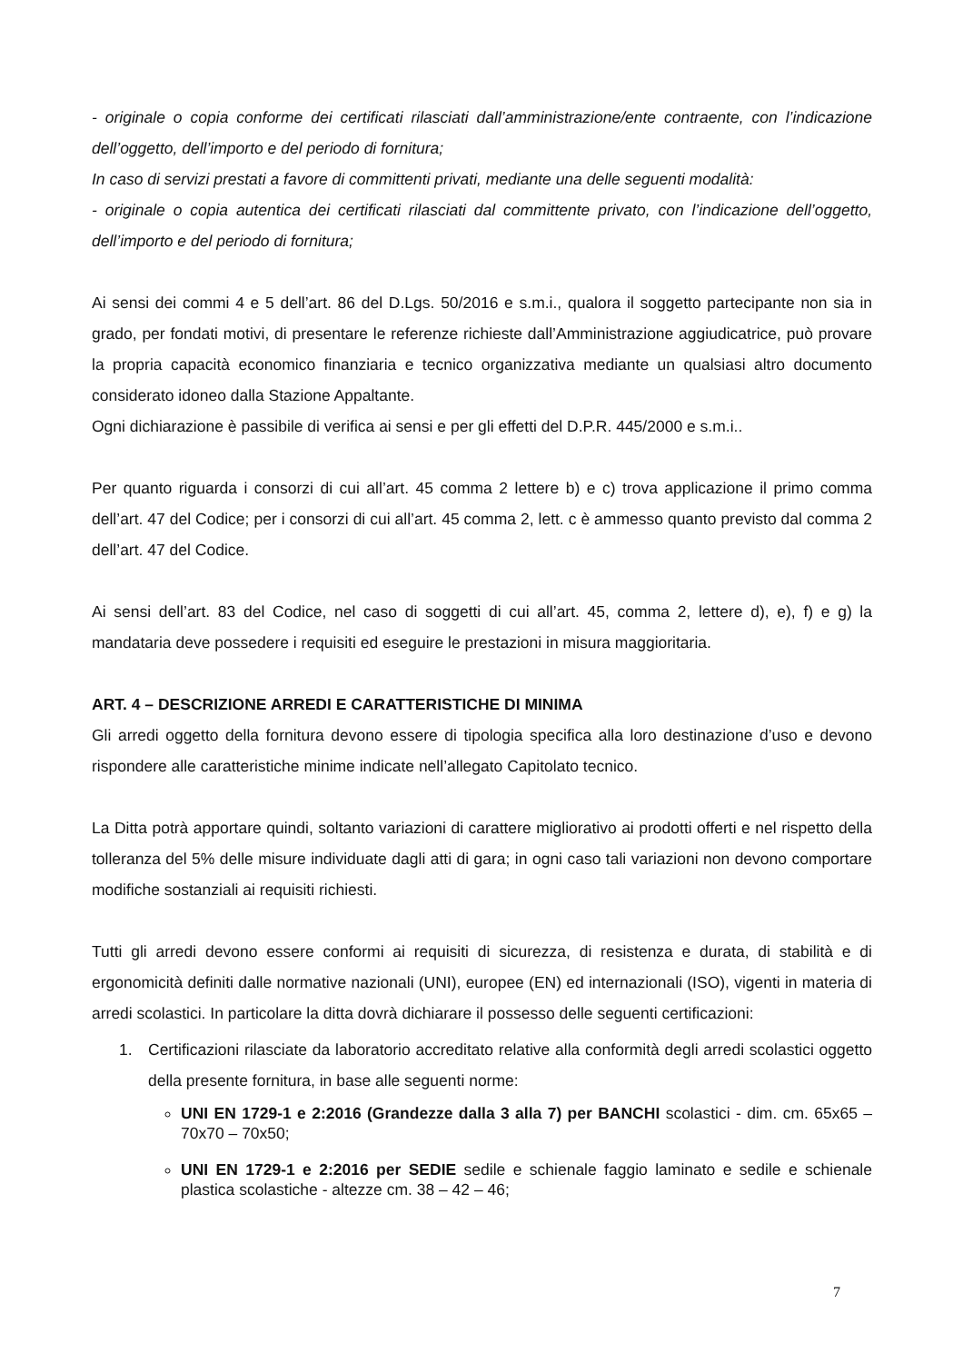- originale o copia conforme dei certificati rilasciati dall’amministrazione/ente contraente, con l’indicazione dell’oggetto, dell’importo e del periodo di fornitura;
In caso di servizi prestati a favore di committenti privati, mediante una delle seguenti modalità:
- originale o copia autentica dei certificati rilasciati dal committente privato, con l’indicazione dell’oggetto, dell’importo e del periodo di fornitura;
Ai sensi dei commi 4 e 5 dell’art. 86 del D.Lgs. 50/2016 e s.m.i., qualora il soggetto partecipante non sia in grado, per fondati motivi, di presentare le referenze richieste dall’Amministrazione aggiudicatrice, può provare la propria capacità economico finanziaria e tecnico organizzativa mediante un qualsiasi altro documento considerato idoneo dalla Stazione Appaltante.
Ogni dichiarazione è passibile di verifica ai sensi e per gli effetti del D.P.R. 445/2000 e s.m.i..
Per quanto riguarda i consorzi di cui all’art. 45 comma 2 lettere b) e c) trova applicazione il primo comma dell’art. 47 del Codice; per i consorzi di cui all’art. 45 comma 2, lett. c è ammesso quanto previsto dal comma 2 dell’art. 47 del Codice.
Ai sensi dell’art. 83 del Codice, nel caso di soggetti di cui all’art. 45, comma 2, lettere d), e), f) e g) la mandataria deve possedere i requisiti ed eseguire le prestazioni in misura maggioritaria.
ART. 4 – DESCRIZIONE ARREDI E CARATTERISTICHE DI MINIMA
Gli arredi oggetto della fornitura devono essere di tipologia specifica alla loro destinazione d’uso e devono rispondere alle caratteristiche minime indicate nell’allegato Capitolato tecnico.
La Ditta potrà apportare quindi, soltanto variazioni di carattere migliorativo ai prodotti offerti e nel rispetto della tolleranza del 5% delle misure individuate dagli atti di gara; in ogni caso tali variazioni non devono comportare modifiche sostanziali ai requisiti richiesti.
Tutti gli arredi devono essere conformi ai requisiti di sicurezza, di resistenza e durata, di stabilità e di ergonomicità definiti dalle normative nazionali (UNI), europee (EN) ed internazionali (ISO), vigenti in materia di arredi scolastici. In particolare la ditta dovrà dichiarare il possesso delle seguenti certificazioni:
1. Certificazioni rilasciate da laboratorio accreditato relative alla conformità degli arredi scolastici oggetto della presente fornitura, in base alle seguenti norme:
UNI EN 1729-1 e 2:2016 (Grandezze dalla 3 alla 7) per BANCHI scolastici - dim. cm. 65x65 – 70x70 – 70x50;
UNI EN 1729-1 e 2:2016 per SEDIE sedile e schienale faggio laminato e sedile e schienale plastica scolastiche - altezze cm. 38 – 42 – 46;
7